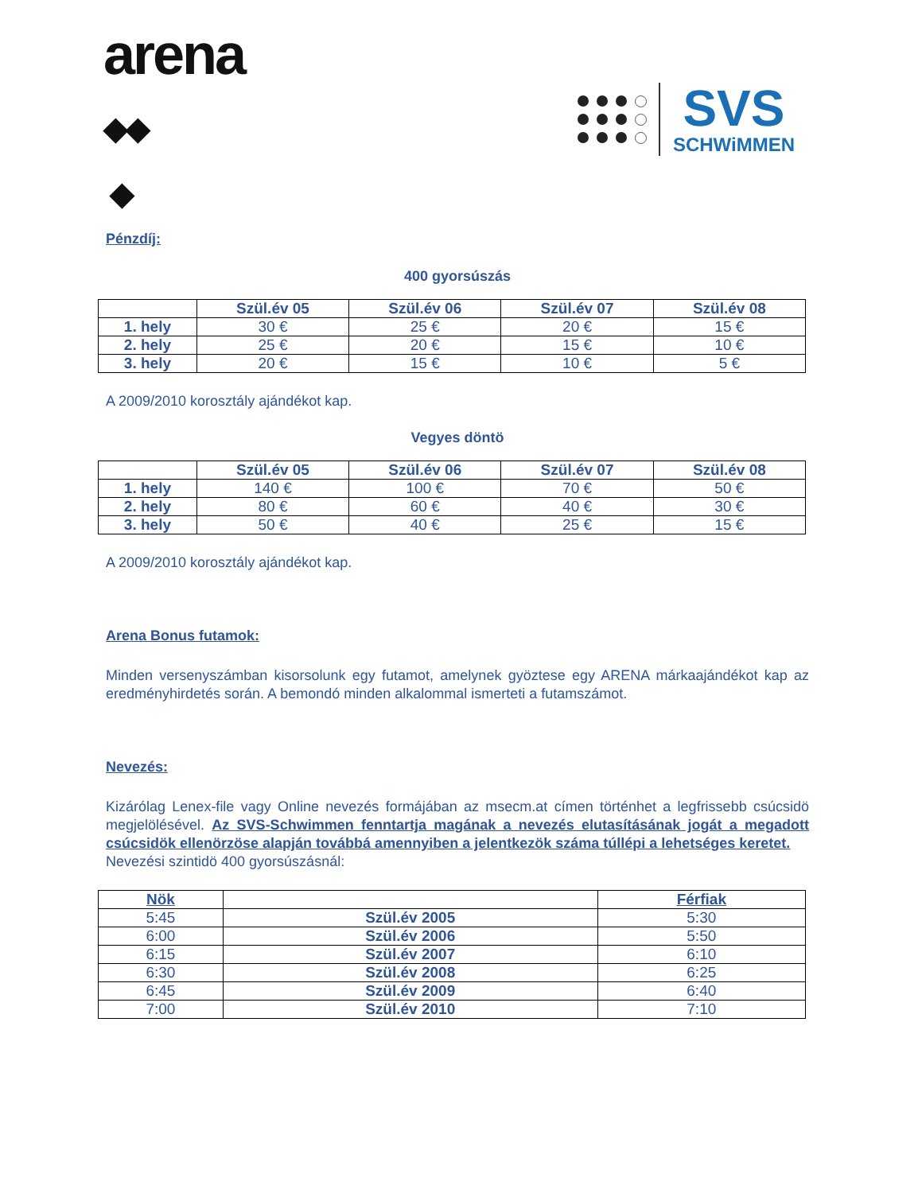arena
◆◆
◆
SVS
SCHWiMMEN
Pénzdíj:
400 gyorsúszás
| | Szül.év 05 | Szül.év 06 | Szül.év 07 | Szül.év 08 |
| --- | --- | --- | --- | --- |
| 1. hely | 30 € | 25 € | 20 € | 15 € |
| 2. hely | 25 € | 20 € | 15 € | 10 € |
| 3. hely | 20 € | 15 € | 10 € | 5 € |
A 2009/2010 korosztály ajándékot kap.
Vegyes döntö
| | Szül.év 05 | Szül.év 06 | Szül.év 07 | Szül.év 08 |
| --- | --- | --- | --- | --- |
| 1. hely | 140 € | 100 € | 70 € | 50 € |
| 2. hely | 80 € | 60 € | 40 € | 30 € |
| 3. hely | 50 € | 40 € | 25 € | 15 € |
A 2009/2010 korosztály ajándékot kap.
Arena Bonus futamok:
Minden versenyszámban kisorsolunk egy futamot, amelynek gyöztese egy ARENA márkaajándékot kap az eredményhirdetés során. A bemondó minden alkalommal ismerteti a futamszámot.
Nevezés:
Kizárólag Lenex-file vagy Online nevezés formájában az msecm.at címen történhet a legfrissebb csúcsidö megjelölésével. Az SVS-Schwimmen fenntartja magának a nevezés elutasításának jogát a megadott csúcsidök ellenörzöse alapján továbbá amennyiben a jelentkezök száma túllépi a lehetséges keretet.
Nevezési szintidö 400 gyorsúszásnál:
| Nök | | Férfiak |
| --- | --- | --- |
| 5:45 | Szül.év 2005 | 5:30 |
| 6:00 | Szül.év 2006 | 5:50 |
| 6:15 | Szül.év 2007 | 6:10 |
| 6:30 | Szül.év 2008 | 6:25 |
| 6:45 | Szül.év 2009 | 6:40 |
| 7:00 | Szül.év 2010 | 7:10 |